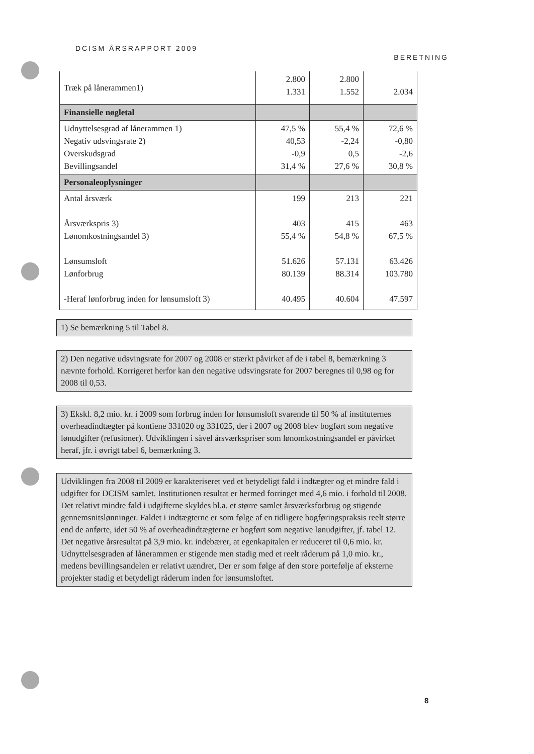DCISM ÅRSRAPPORT 2009 BERETNING
| Træk på lånerammen1) | 2.800 1.331 | 2.800 1.552 | 2.034 |
| Finansielle nøgletal | | | |
| Udnyttelsesgrad af lånerammen 1) Negativ udsvingsrate 2) Overskudsgrad Bevillingsandel | 47,5 % 40,53 -0,9 31,4 % | 55,4 % -2,24 0,5 27,6 % | 72,6 % -0,80 -2,6 30,8 % |
| Personaleoplysninger | | | |
| Antal årsværk Årsværkspris 3) Lønomkostningsandel 3) Lønsumsloft Lønforbrug -Heraf lønforbrug inden for lønsumsloft 3) | 199 403 55,4 % 51.626 80.139 40.495 | 213 415 54,8 % 57.131 88.314 40.604 | 221 463 67,5 % 63.426 103.780 47.597 |
1) Se bemærkning 5 til Tabel 8.
2) Den negative udsvingsrate for 2007 og 2008 er stærkt påvirket af de i tabel 8, bemærkning 3 nævnte forhold. Korrigeret herfor kan den negative udsvingsrate for 2007 beregnes til 0,98 og for 2008 til 0,53.
3) Ekskl. 8,2 mio. kr. i 2009 som forbrug inden for lønsumsloft svarende til 50 % af instituternes overheadindtægter på kontiene 331020 og 331025, der i 2007 og 2008 blev bogført som negative lønudgifter (refusioner). Udviklingen i såvel årsværkspriser som lønomkostningsandel er påvirket heraf, jfr. i øvrigt tabel 6, bemærkning 3.
Udviklingen fra 2008 til 2009 er karakteriseret ved et betydeligt fald i indtægter og et mindre fald i udgifter for DCISM samlet. Institutionen resultat er hermed forringet med 4,6 mio. i forhold til 2008. Det relativt mindre fald i udgifterne skyldes bl.a. et større samlet årsværksforbrug og stigende gennemsnitslønninger. Faldet i indtægterne er som følge af en tidligere bogføringspraksis reelt større end de anførte, idet 50 % af overheadindtægterne er bogført som negative lønudgifter, jf. tabel 12. Det negative årsresultat på 3,9 mio. kr. indebærer, at egenkapitalen er reduceret til 0,6 mio. kr. Udnyttelsesgraden af lånerammen er stigende men stadig med et reelt råderum på 1,0 mio. kr., medens bevillingsandelen er relativt uændret, Der er som følge af den store portefølje af eksterne projekter stadig et betydeligt råderum inden for lønsumsloftet.
8